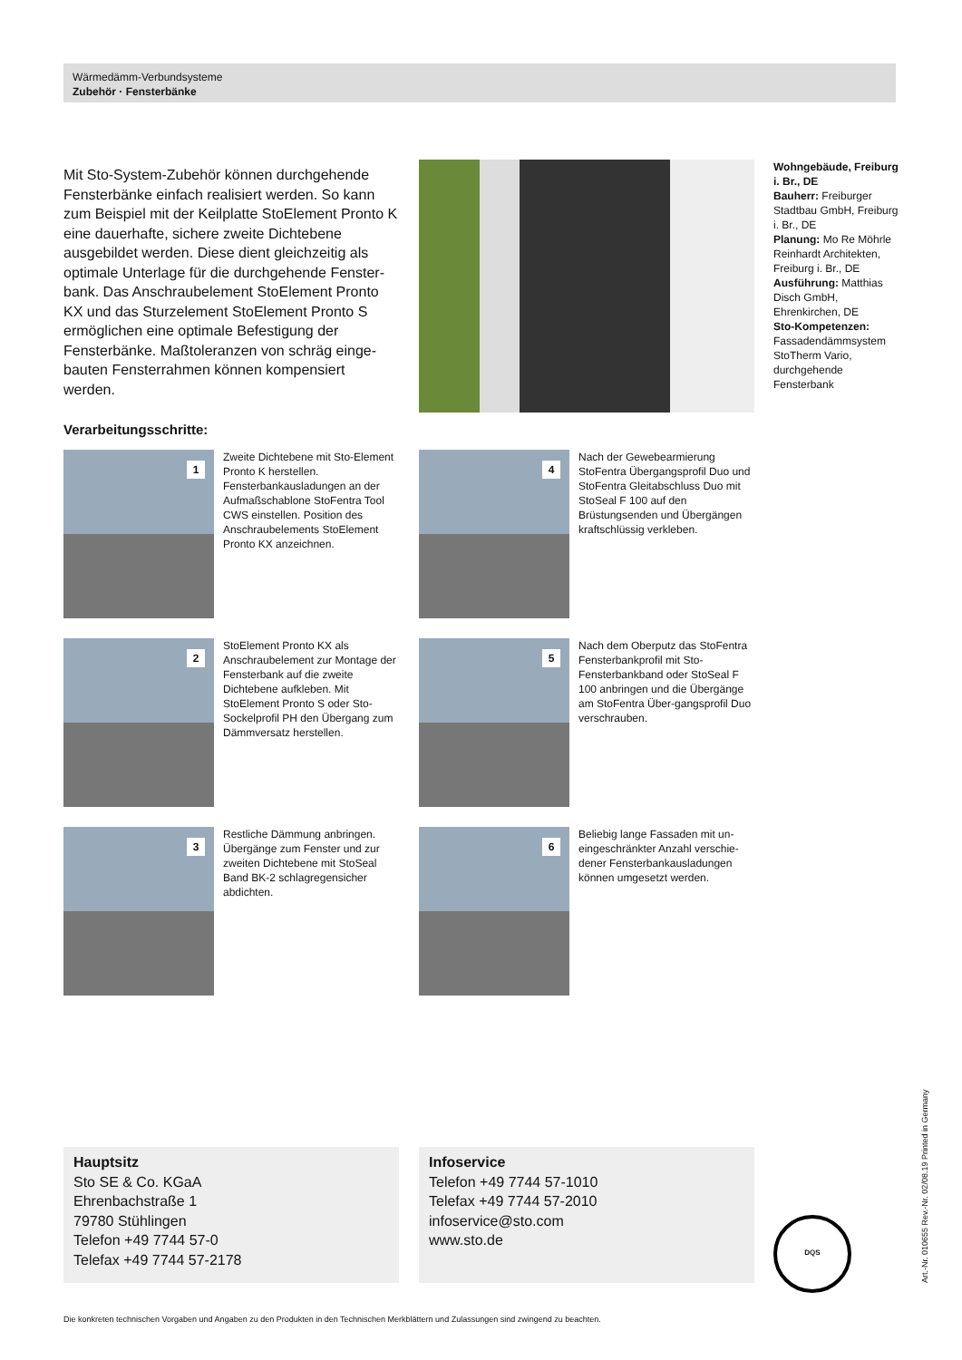Wärmedämm-Verbundsysteme
Zubehör · Fensterbänke
Mit Sto-System-Zubehör können durchgehende Fensterbänke einfach realisiert werden. So kann zum Beispiel mit der Keilplatte StoElement Pronto K eine dauerhafte, sichere zweite Dichtebene ausgebildet werden. Diese dient gleichzeitig als optimale Unterlage für die durchgehende Fenster-bank. Das Anschraubelement StoElement Pronto KX und das Sturzelement StoElement Pronto S ermöglichen eine optimale Befestigung der Fensterbänke. Maßtoleranzen von schräg einge-bauten Fensterrahmen können kompensiert werden.
Wohngebäude, Freiburg i. Br., DE
Bauherr: Freiburger Stadtbau GmbH, Freiburg i. Br., DE
Planung: Mo Re Möhrle Reinhardt Architekten, Freiburg i. Br., DE
Ausführung: Matthias Disch GmbH, Ehrenkirchen, DE
Sto-Kompetenzen: Fassadendämmsystem StoTherm Vario, durchgehende Fensterbank
Verarbeitungsschritte:
1
Zweite Dichtebene mit Sto-Element Pronto K herstellen. Fensterbankausladungen an der Aufmaßschablone StoFentra Tool CWS einstellen. Position des Anschraubelements StoElement Pronto KX anzeichnen.
4
Nach der Gewebearmierung StoFentra Übergangsprofil Duo und StoFentra Gleitabschluss Duo mit StoSeal F 100 auf den Brüstungsenden und Übergängen kraftschlüssig verkleben.
2
StoElement Pronto KX als Anschraubelement zur Montage der Fensterbank auf die zweite Dichtebene aufkleben. Mit StoElement Pronto S oder Sto-Sockelprofil PH den Übergang zum Dämmversatz herstellen.
5
Nach dem Oberputz das StoFentra Fensterbankprofil mit Sto-Fensterbankband oder StoSeal F 100 anbringen und die Übergänge am StoFentra Über-gangsprofil Duo verschrauben.
3
Restliche Dämmung anbringen. Übergänge zum Fenster und zur zweiten Dichtebene mit StoSeal Band BK-2 schlagregensicher abdichten.
6
Beliebig lange Fassaden mit un-eingeschränkter Anzahl verschie-dener Fensterbankausladungen können umgesetzt werden.
Hauptsitz
Sto SE & Co. KGaA
Ehrenbachstraße 1
79780 Stühlingen
Telefon +49 7744 57-0
Telefax +49 7744 57-2178
Infoservice
Telefon +49 7744 57-1010
Telefax +49 7744 57-2010
infoservice@sto.com
www.sto.de
DQS
Art.-Nr. 010655 Rev.-Nr. 02/08.19 Printed in Germany
Die konkreten technischen Vorgaben und Angaben zu den Produkten in den Technischen Merkblättern und Zulassungen sind zwingend zu beachten.